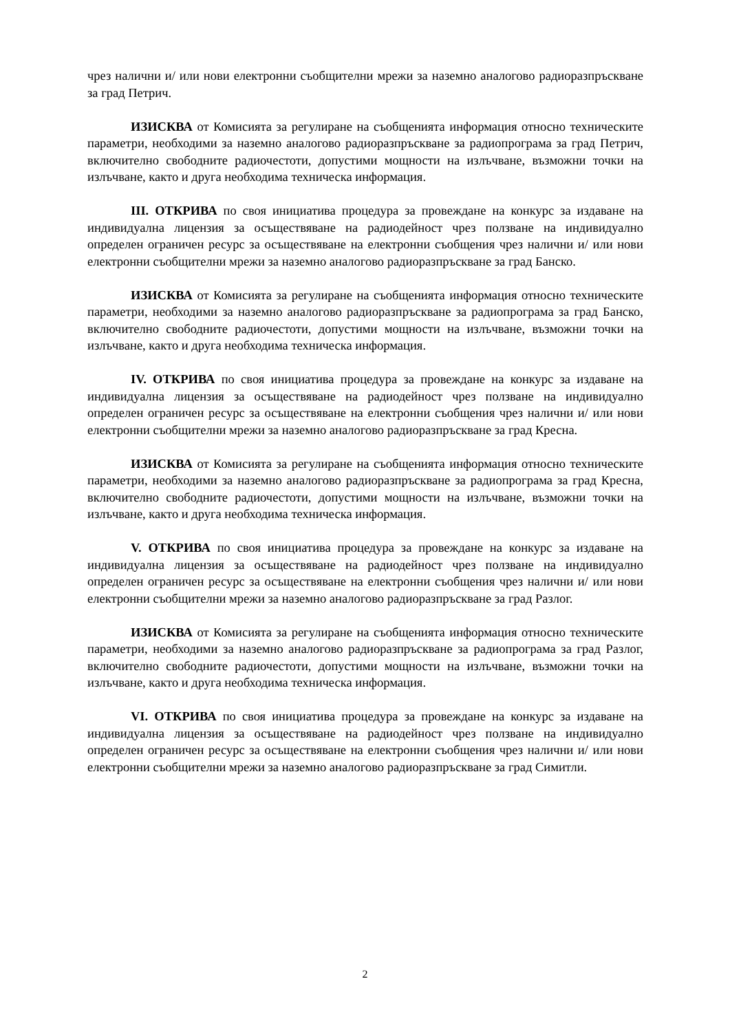чрез налични и/ или нови електронни съобщителни мрежи за наземно аналогово радиоразпръскване за град Петрич.
ИЗИСКВА от Комисията за регулиране на съобщенията информация относно техническите параметри, необходими за наземно аналогово радиоразпръскване за радиопрограма за град Петрич, включително свободните радиочестоти, допустими мощности на излъчване, възможни точки на излъчване, както и друга необходима техническа информация.
III. ОТКРИВА по своя инициатива процедура за провеждане на конкурс за издаване на индивидуална лицензия за осъществяване на радиодейност чрез ползване на индивидуално определен ограничен ресурс за осъществяване на електронни съобщения чрез налични и/ или нови електронни съобщителни мрежи за наземно аналогово радиоразпръскване за град Банско.
ИЗИСКВА от Комисията за регулиране на съобщенията информация относно техническите параметри, необходими за наземно аналогово радиоразпръскване за радиопрограма за град Банско, включително свободните радиочестоти, допустими мощности на излъчване, възможни точки на излъчване, както и друга необходима техническа информация.
IV. ОТКРИВА по своя инициатива процедура за провеждане на конкурс за издаване на индивидуална лицензия за осъществяване на радиодейност чрез ползване на индивидуално определен ограничен ресурс за осъществяване на електронни съобщения чрез налични и/ или нови електронни съобщителни мрежи за наземно аналогово радиоразпръскване за град Кресна.
ИЗИСКВА от Комисията за регулиране на съобщенията информация относно техническите параметри, необходими за наземно аналогово радиоразпръскване за радиопрограма за град Кресна, включително свободните радиочестоти, допустими мощности на излъчване, възможни точки на излъчване, както и друга необходима техническа информация.
V. ОТКРИВА по своя инициатива процедура за провеждане на конкурс за издаване на индивидуална лицензия за осъществяване на радиодейност чрез ползване на индивидуално определен ограничен ресурс за осъществяване на електронни съобщения чрез налични и/ или нови електронни съобщителни мрежи за наземно аналогово радиоразпръскване за град Разлог.
ИЗИСКВА от Комисията за регулиране на съобщенията информация относно техническите параметри, необходими за наземно аналогово радиоразпръскване за радиопрограма за град Разлог, включително свободните радиочестоти, допустими мощности на излъчване, възможни точки на излъчване, както и друга необходима техническа информация.
VI. ОТКРИВА по своя инициатива процедура за провеждане на конкурс за издаване на индивидуална лицензия за осъществяване на радиодейност чрез ползване на индивидуално определен ограничен ресурс за осъществяване на електронни съобщения чрез налични и/ или нови електронни съобщителни мрежи за наземно аналогово радиоразпръскване за град Симитли.
2